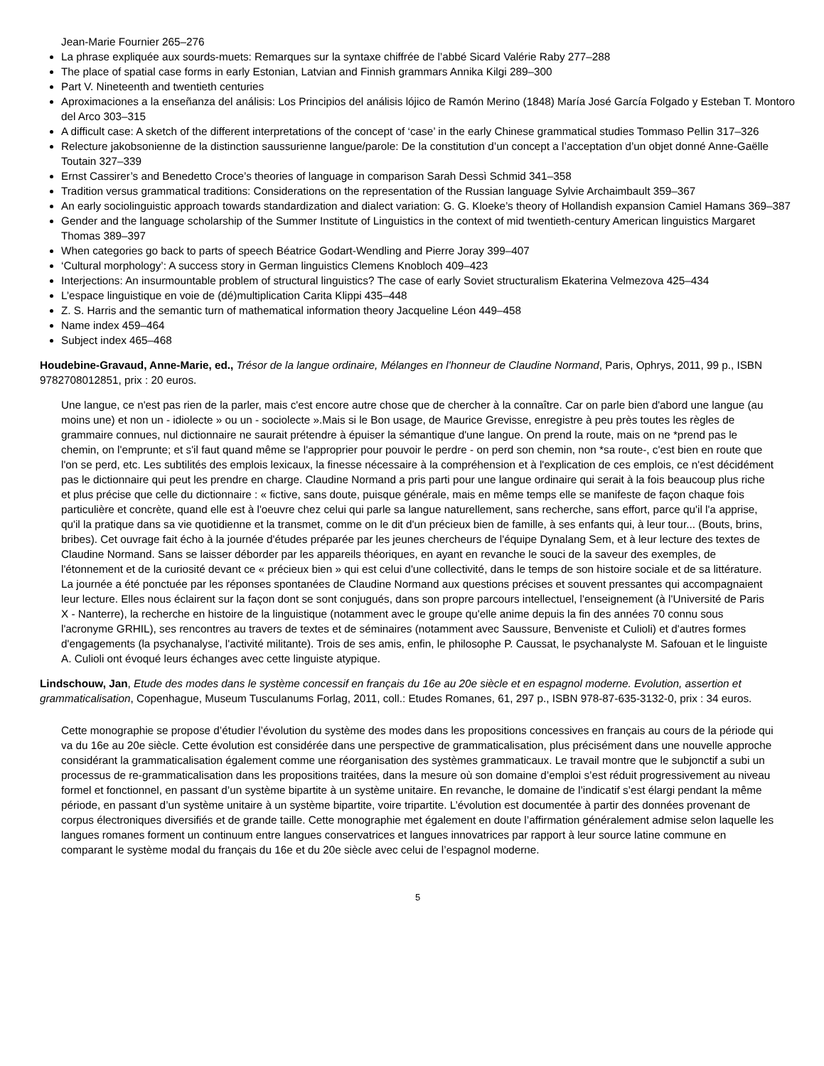Jean-Marie Fournier 265–276
La phrase expliquée aux sourds-muets: Remarques sur la syntaxe chiffrée de l’abbé Sicard Valérie Raby 277–288
The place of spatial case forms in early Estonian, Latvian and Finnish grammars Annika Kilgi 289–300
Part V. Nineteenth and twentieth centuries
Aproximaciones a la enseñanza del análisis: Los Principios del análisis lójico de Ramón Merino (1848) María José García Folgado y Esteban T. Montoro del Arco 303–315
A difficult case: A sketch of the different interpretations of the concept of ‘case’ in the early Chinese grammatical studies Tommaso Pellin 317–326
Relecture jakobsonienne de la distinction saussurienne langue/parole: De la constitution d’un concept a l’acceptation d’un objet donné Anne-Gaëlle Toutain 327–339
Ernst Cassirer’s and Benedetto Croce’s theories of language in comparison Sarah Dessì Schmid 341–358
Tradition versus grammatical traditions: Considerations on the representation of the Russian language Sylvie Archaimbault 359–367
An early sociolinguistic approach towards standardization and dialect variation: G. G. Kloeke’s theory of Hollandish expansion Camiel Hamans 369–387
Gender and the language scholarship of the Summer Institute of Linguistics in the context of mid twentieth-century American linguistics Margaret Thomas 389–397
When categories go back to parts of speech Béatrice Godart-Wendling and Pierre Joray 399–407
‘Cultural morphology’: A success story in German linguistics Clemens Knobloch 409–423
Interjections: An insurmountable problem of structural linguistics? The case of early Soviet structuralism Ekaterina Velmezova 425–434
L’espace linguistique en voie de (dé)multiplication Carita Klippi 435–448
Z. S. Harris and the semantic turn of mathematical information theory Jacqueline Léon 449–458
Name index 459–464
Subject index 465–468
Houdebine-Gravaud, Anne-Marie, ed., Trésor de la langue ordinaire, Mélanges en l'honneur de Claudine Normand, Paris, Ophrys, 2011, 99 p., ISBN 9782708012851, prix : 20 euros.
Une langue, ce n'est pas rien de la parler, mais c'est encore autre chose que de chercher à la connaître. Car on parle bien d'abord une langue (au moins une) et non un - idiolecte » ou un - sociolecte ».Mais si le Bon usage, de Maurice Grevisse, enregistre à peu près toutes les règles de grammaire connues, nul dictionnaire ne saurait prétendre à épuiser la sémantique d'une langue. On prend la route, mais on ne *prend pas le chemin, on l'emprunte; et s'il faut quand même se l'approprier pour pouvoir le perdre - on perd son chemin, non *sa route-, c'est bien en route que l'on se perd, etc. Les subtilités des emplois lexicaux, la finesse nécessaire à la compréhension et à l'explication de ces emplois, ce n'est décidément pas le dictionnaire qui peut les prendre en charge. Claudine Normand a pris parti pour une langue ordinaire qui serait à la fois beaucoup plus riche et plus précise que celle du dictionnaire : « fictive, sans doute, puisque générale, mais en même temps elle se manifeste de façon chaque fois particulière et concrète, quand elle est à l'oeuvre chez celui qui parle sa langue naturellement, sans recherche, sans effort, parce qu'il l'a apprise, qu'il la pratique dans sa vie quotidienne et la transmet, comme on le dit d'un précieux bien de famille, à ses enfants qui, à leur tour... (Bouts, brins, bribes). Cet ouvrage fait écho à la journée d'études préparée par les jeunes chercheurs de l'équipe Dynalang Sem, et à leur lecture des textes de Claudine Normand. Sans se laisser déborder par les appareils théoriques, en ayant en revanche le souci de la saveur des exemples, de l'étonnement et de la curiosité devant ce « précieux bien » qui est celui d'une collectivité, dans le temps de son histoire sociale et de sa littérature. La journée a été ponctuée par les réponses spontanées de Claudine Normand aux questions précises et souvent pressantes qui accompagnaient leur lecture. Elles nous éclairent sur la façon dont se sont conjugués, dans son propre parcours intellectuel, l'enseignement (à l'Université de Paris X - Nanterre), la recherche en histoire de la linguistique (notamment avec le groupe qu'elle anime depuis la fin des années 70 connu sous l'acronyme GRHIL), ses rencontres au travers de textes et de séminaires (notamment avec Saussure, Benveniste et Culioli) et d'autres formes d'engagements (la psychanalyse, l'activité militante). Trois de ses amis, enfin, le philosophe P. Caussat, le psychanalyste M. Safouan et le linguiste A. Culioli ont évoqué leurs échanges avec cette linguiste atypique.
Lindschouw, Jan, Etude des modes dans le système concessif en français du 16e au 20e siècle et en espagnol moderne. Evolution, assertion et grammaticalisation, Copenhague, Museum Tusculanums Forlag, 2011, coll.: Etudes Romanes, 61, 297 p., ISBN 978-87-635-3132-0, prix : 34 euros.
Cette monographie se propose d’étudier l’évolution du système des modes dans les propositions concessives en français au cours de la période qui va du 16e au 20e siècle. Cette évolution est considérée dans une perspective de grammaticalisation, plus précisément dans une nouvelle approche considérant la grammaticalisation également comme une réorganisation des systèmes grammaticaux. Le travail montre que le subjonctif a subi un processus de re-grammaticalisation dans les propositions traitées, dans la mesure où son domaine d’emploi s’est réduit progressivement au niveau formel et fonctionnel, en passant d’un système bipartite à un système unitaire. En revanche, le domaine de l’indicatif s’est élargi pendant la même période, en passant d’un système unitaire à un système bipartite, voire tripartite. L’évolution est documentée à partir des données provenant de corpus électroniques diversifiés et de grande taille. Cette monographie met également en doute l’affirmation généralement admise selon laquelle les langues romanes forment un continuum entre langues conservatrices et langues innovatrices par rapport à leur source latine commune en comparant le système modal du français du 16e et du 20e siècle avec celui de l’espagnol moderne.
5